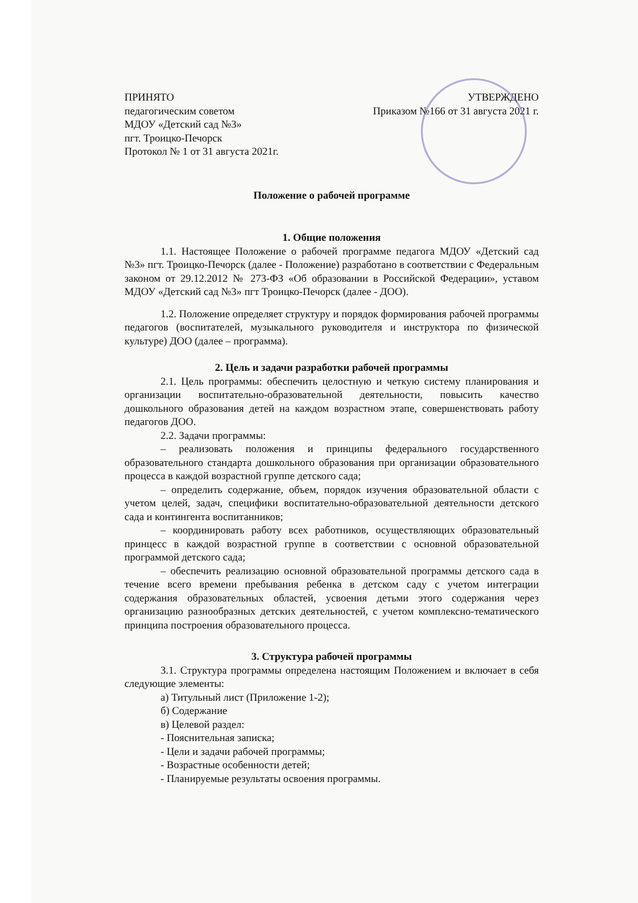ПРИНЯТО
педагогическим советом
МДОУ «Детский сад №3»
пгт. Троицко-Печорск
Протокол № 1 от 31 августа 2021г.
УТВЕРЖДЕНО
Приказом №166 от 31 августа 2021 г.
Положение о рабочей программе
1. Общие положения
1.1. Настоящее Положение о рабочей программе педагога МДОУ «Детский сад №3» пгт. Троицко-Печорск (далее - Положение) разработано в соответствии с Федеральным законом от 29.12.2012 № 273-ФЗ «Об образовании в Российской Федерации», уставом МДОУ «Детский сад №3» пгт Троицко-Печорск (далее - ДОО).
1.2. Положение определяет структуру и порядок формирования рабочей программы педагогов (воспитателей, музыкального руководителя и инструктора по физической культуре) ДОО (далее – программа).
2. Цель и задачи разработки рабочей программы
2.1. Цель программы: обеспечить целостную и четкую систему планирования и организации воспитательно-образовательной деятельности, повысить качество дошкольного образования детей на каждом возрастном этапе, совершенствовать работу педагогов ДОО.
2.2. Задачи программы:
– реализовать положения и принципы федерального государственного образовательного стандарта дошкольного образования при организации образовательного процесса в каждой возрастной группе детского сада;
– определить содержание, объем, порядок изучения образовательной области с учетом целей, задач, специфики воспитательно-образовательной деятельности детского сада и контингента воспитанников;
– координировать работу всех работников, осуществляющих образовательный принцесс в каждой возрастной группе в соответствии с основной образовательной программой детского сада;
– обеспечить реализацию основной образовательной программы детского сада в течение всего времени пребывания ребенка в детском саду с учетом интеграции содержания образовательных областей, усвоения детьми этого содержания через организацию разнообразных детских деятельностей, с учетом комплексно-тематического принципа построения образовательного процесса.
3. Структура рабочей программы
3.1. Структура программы определена настоящим Положением и включает в себя следующие элементы:
а) Титульный лист (Приложение 1-2);
б) Содержание
в) Целевой раздел:
- Пояснительная записка;
- Цели и задачи рабочей программы;
- Возрастные особенности детей;
- Планируемые результаты освоения программы.